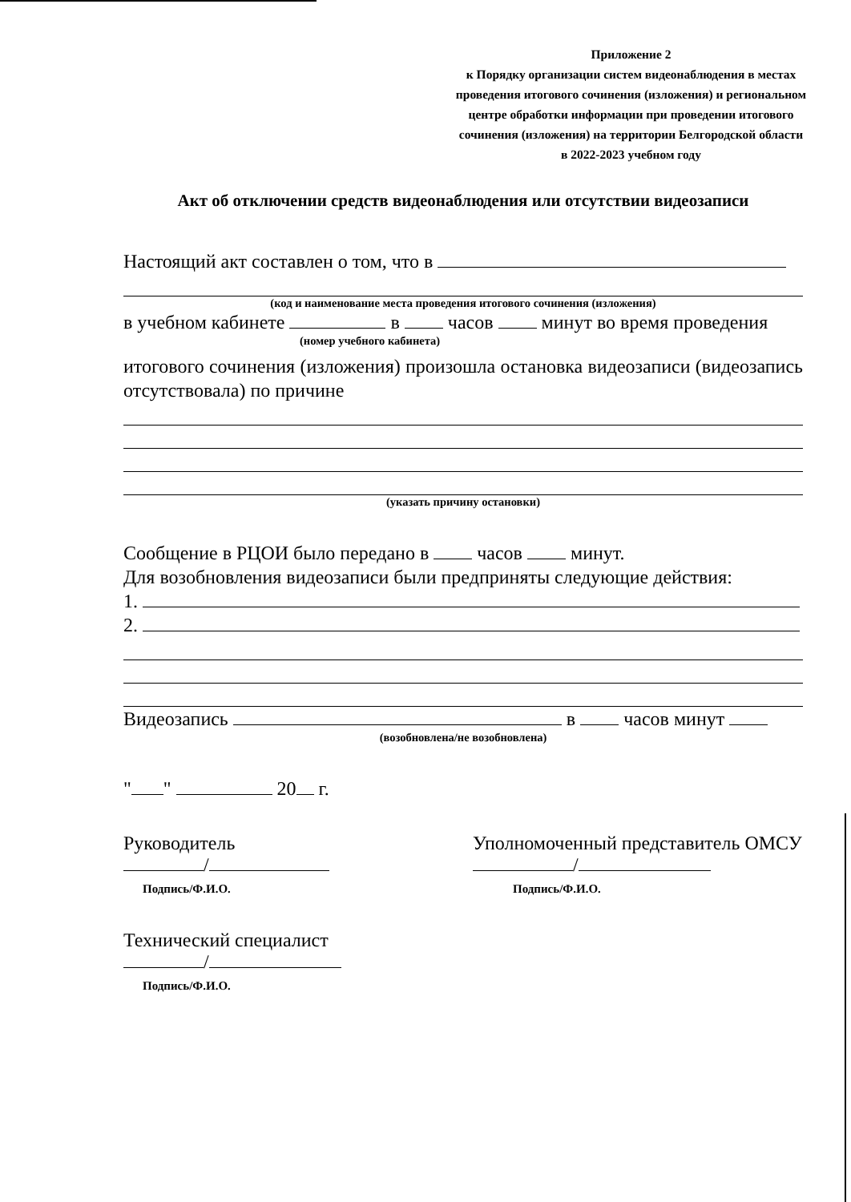Приложение 2
к Порядку организации систем видеонаблюдения в местах проведения итогового сочинения (изложения) и региональном центре обработки информации при проведении итогового сочинения (изложения) на территории Белгородской области
в 2022-2023 учебном году
Акт об отключении средств видеонаблюдения или отсутствии видеозаписи
Настоящий акт составлен о том, что в
(код и наименование места проведения итогового сочинения (изложения)
в учебном кабинете в часов минут во время проведения
(номер учебного кабинета)
итогового сочинения (изложения) произошла остановка видеозаписи (видеозапись отсутствовала) по причине
(указать причину остановки)
Сообщение в РЦОИ было передано в часов минут.
Для возобновления видеозаписи были предприняты следующие действия:
1.
2.
Видеозапись в часов минут
(возобновлена/не возобновлена)
" " 20 г.
Руководитель
/
Подпись/Ф.И.О.
Уполномоченный представитель ОМСУ
/
Подпись/Ф.И.О.
Технический специалист
/
Подпись/Ф.И.О.